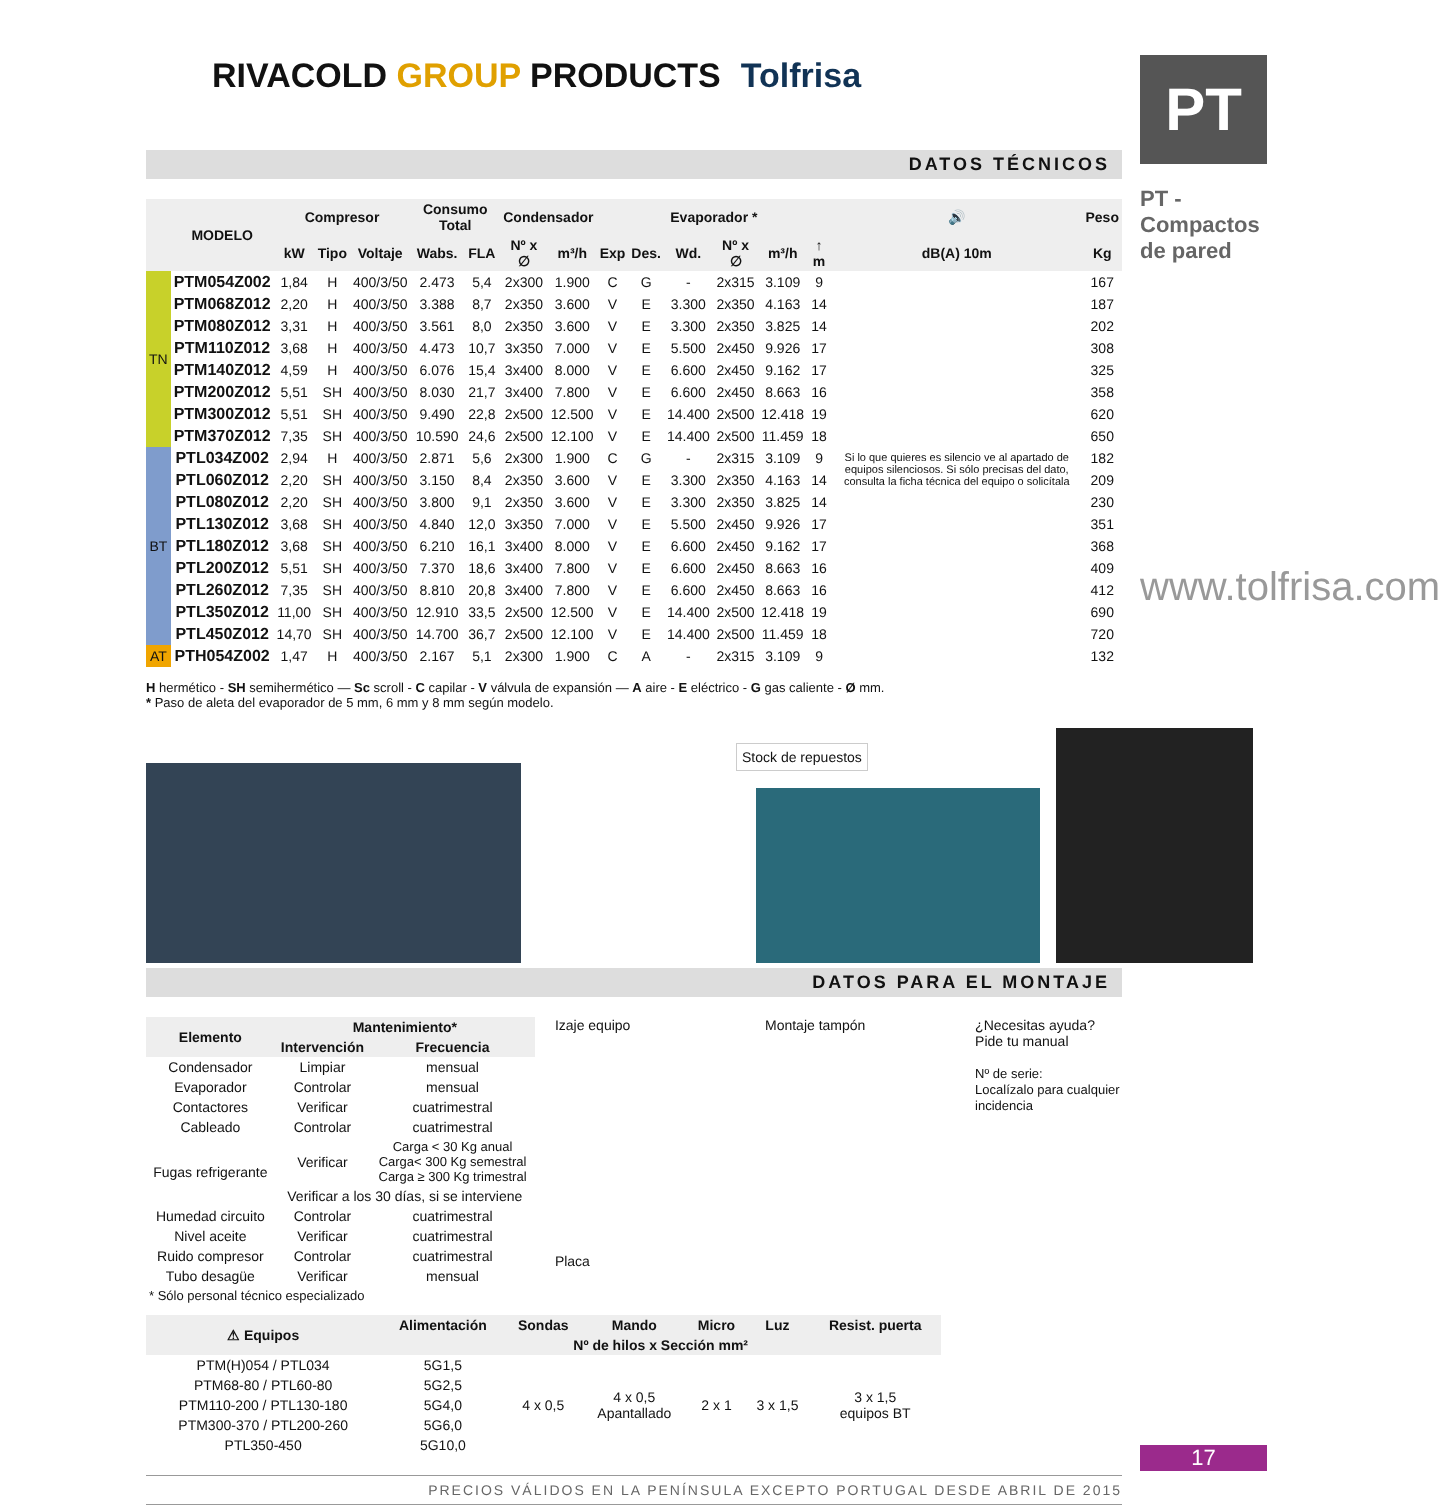RIVACOLD GROUP PRODUCTS Tolfrisa
DATOS TÉCNICOS
| | MODELO | Compresor | | | Consumo Total | | Condensador | | Evaporador * | | | | | | 🔊 | Peso |
| --- | --- | --- | --- | --- | --- | --- | --- | --- | --- | --- | --- | --- | --- | --- | --- | --- |
| | | kW | Tipo | Voltaje | Wabs. | FLA | Nº x ∅ | m³/h | Exp | Des. | Wd. | Nº x ∅ | m³/h | ↑ m | dB(A) 10m | Kg |
| TN | PTM054Z002 | 1,84 | H | 400/3/50 | 2.473 | 5,4 | 2x300 | 1.900 | C | G | - | 2x315 | 3.109 | 9 | Si lo que quieres es silencio ve al apartado de equipos silenciosos. Si sólo precisas del dato, consulta la ficha técnica del equipo o solicítala | 167 |
| | PTM068Z012 | 2,20 | H | 400/3/50 | 3.388 | 8,7 | 2x350 | 3.600 | V | E | 3.300 | 2x350 | 4.163 | 14 | | 187 |
| | PTM080Z012 | 3,31 | H | 400/3/50 | 3.561 | 8,0 | 2x350 | 3.600 | V | E | 3.300 | 2x350 | 3.825 | 14 | | 202 |
| | PTM110Z012 | 3,68 | H | 400/3/50 | 4.473 | 10,7 | 3x350 | 7.000 | V | E | 5.500 | 2x450 | 9.926 | 17 | | 308 |
| | PTM140Z012 | 4,59 | H | 400/3/50 | 6.076 | 15,4 | 3x400 | 8.000 | V | E | 6.600 | 2x450 | 9.162 | 17 | | 325 |
| | PTM200Z012 | 5,51 | SH | 400/3/50 | 8.030 | 21,7 | 3x400 | 7.800 | V | E | 6.600 | 2x450 | 8.663 | 16 | | 358 |
| | PTM300Z012 | 5,51 | SH | 400/3/50 | 9.490 | 22,8 | 2x500 | 12.500 | V | E | 14.400 | 2x500 | 12.418 | 19 | | 620 |
| | PTM370Z012 | 7,35 | SH | 400/3/50 | 10.590 | 24,6 | 2x500 | 12.100 | V | E | 14.400 | 2x500 | 11.459 | 18 | | 650 |
| BT | PTL034Z002 | 2,94 | H | 400/3/50 | 2.871 | 5,6 | 2x300 | 1.900 | C | G | - | 2x315 | 3.109 | 9 | | 182 |
| | PTL060Z012 | 2,20 | SH | 400/3/50 | 3.150 | 8,4 | 2x350 | 3.600 | V | E | 3.300 | 2x350 | 4.163 | 14 | | 209 |
| | PTL080Z012 | 2,20 | SH | 400/3/50 | 3.800 | 9,1 | 2x350 | 3.600 | V | E | 3.300 | 2x350 | 3.825 | 14 | | 230 |
| | PTL130Z012 | 3,68 | SH | 400/3/50 | 4.840 | 12,0 | 3x350 | 7.000 | V | E | 5.500 | 2x450 | 9.926 | 17 | | 351 |
| | PTL180Z012 | 3,68 | SH | 400/3/50 | 6.210 | 16,1 | 3x400 | 8.000 | V | E | 6.600 | 2x450 | 9.162 | 17 | | 368 |
| | PTL200Z012 | 5,51 | SH | 400/3/50 | 7.370 | 18,6 | 3x400 | 7.800 | V | E | 6.600 | 2x450 | 8.663 | 16 | | 409 |
| | PTL260Z012 | 7,35 | SH | 400/3/50 | 8.810 | 20,8 | 3x400 | 7.800 | V | E | 6.600 | 2x450 | 8.663 | 16 | | 412 |
| | PTL350Z012 | 11,00 | SH | 400/3/50 | 12.910 | 33,5 | 2x500 | 12.500 | V | E | 14.400 | 2x500 | 12.418 | 19 | | 690 |
| | PTL450Z012 | 14,70 | SH | 400/3/50 | 14.700 | 36,7 | 2x500 | 12.100 | V | E | 14.400 | 2x500 | 11.459 | 18 | | 720 |
| AT | PTH054Z002 | 1,47 | H | 400/3/50 | 2.167 | 5,1 | 2x300 | 1.900 | C | A | - | 2x315 | 3.109 | 9 | | 132 |
H hermético - SH semihermético — Sc scroll - C capilar - V válvula de expansión — A aire - E eléctrico - G gas caliente - Ø mm.
* Paso de aleta del evaporador de 5 mm, 6 mm y 8 mm según modelo.
Stock de repuestos
DATOS PARA EL MONTAJE
| Elemento | Mantenimiento* | |
| --- | --- | --- |
| | Intervención | Frecuencia |
| Condensador | Limpiar | mensual |
| Evaporador | Controlar | mensual |
| Contactores | Verificar | cuatrimestral |
| Cableado | Controlar | cuatrimestral |
| Fugas refrigerante | Verificar | Carga < 30 Kg anual Carga< 300 Kg semestral Carga ≥ 300 Kg trimestral |
| | Verificar a los 30 días, si se interviene | |
| Humedad circuito | Controlar | cuatrimestral |
| Nivel aceite | Verificar | cuatrimestral |
| Ruido compresor | Controlar | cuatrimestral |
| Tubo desagüe | Verificar | mensual |
| * Sólo personal técnico especializado | | |
Izaje equipo
Placa
Montaje tampón ¿Necesitas ayuda? Pide tu manual
Nº de serie:
Localízalo para cualquier incidencia
| ⚠ Equipos | Alimentación | Sondas | Mando | Micro | Luz | Resist. puerta |
| --- | --- | --- | --- | --- | --- | --- |
| | Nº de hilos x Sección mm² | | | | | |
| PTM(H)054 / PTL034 | 5G1,5 | 4 x 0,5 | 4 x 0,5 Apantallado | 2 x 1 | 3 x 1,5 | 3 x 1,5 equipos BT |
| PTM68-80 / PTL60-80 | 5G2,5 | | | | | |
| PTM110-200 / PTL130-180 | 5G4,0 | | | | | |
| PTM300-370 / PTL200-260 | 5G6,0 | | | | | |
| PTL350-450 | 5G10,0 | | | | | |
PRECIOS VÁLIDOS EN LA PENÍNSULA EXCEPTO PORTUGAL DESDE ABRIL DE 2015
PT
PT - Compactos de pared
www.tolfrisa.com
17